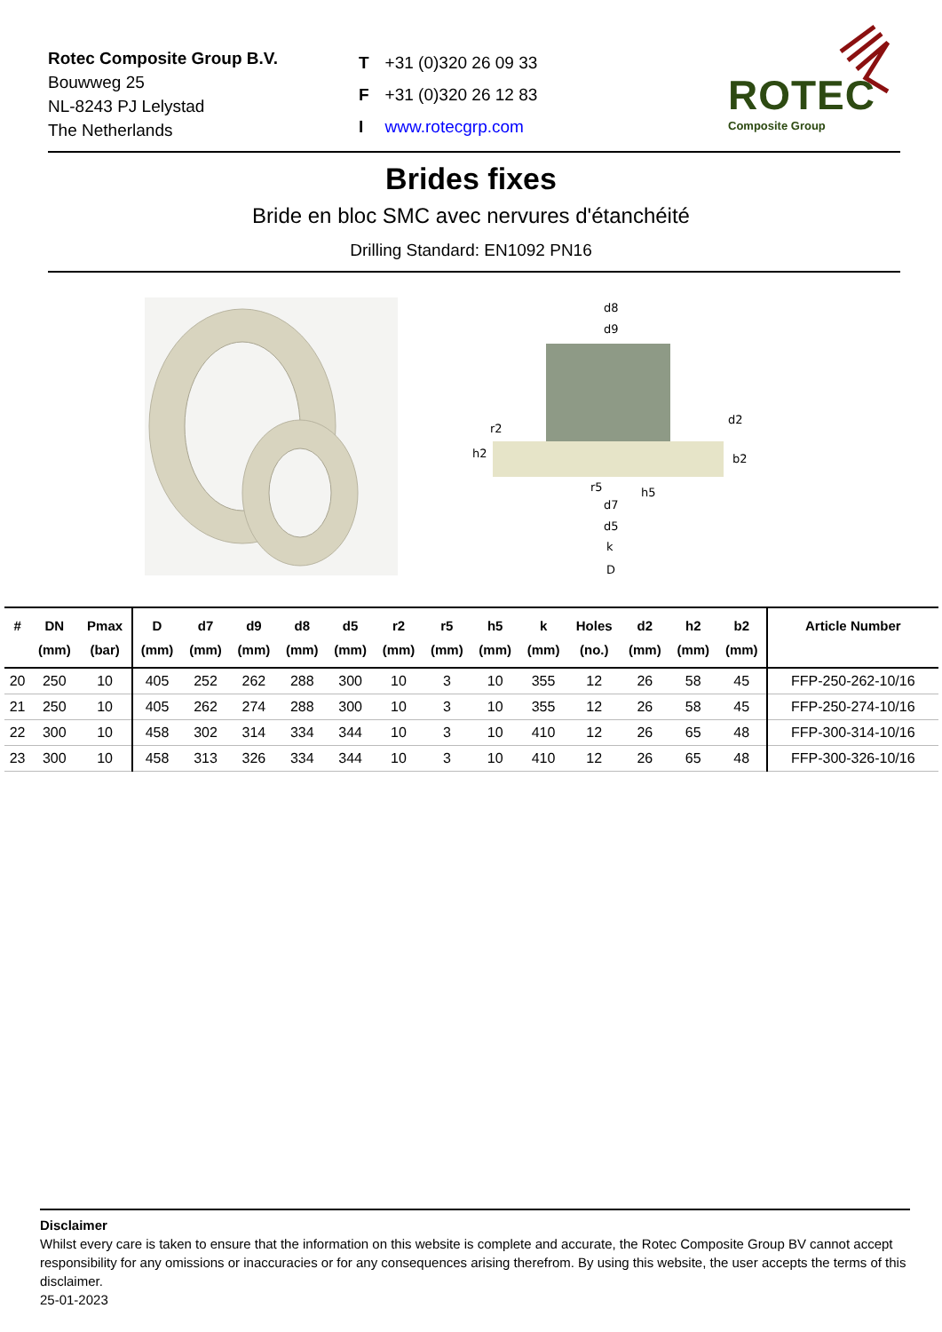Rotec Composite Group B.V.
Bouwweg 25
NL-8243 PJ Lelystad
The Netherlands
| T | +31 (0)320 26 09 33 |
| F | +31 (0)320 26 12 83 |
| I | www.rotecgrp.com |
ROTEC
Composite Group
Brides fixes
Bride en bloc SMC avec nervures d'étanchéité
Drilling Standard: EN1092 PN16
d8
d9
r2
h2
d2
b2
r5
h5
d7
d5
k
D
| # | DN (mm) | Pmax (bar) | D (mm) | d7 (mm) | d9 (mm) | d8 (mm) | d5 (mm) | r2 (mm) | r5 (mm) | h5 (mm) | k (mm) | Holes (no.) | d2 (mm) | h2 (mm) | b2 (mm) | Article Number |
| --- | --- | --- | --- | --- | --- | --- | --- | --- | --- | --- | --- | --- | --- | --- | --- | --- |
| 20 | 250 | 10 | 405 | 252 | 262 | 288 | 300 | 10 | 3 | 10 | 355 | 12 | 26 | 58 | 45 | FFP-250-262-10/16 |
| 21 | 250 | 10 | 405 | 262 | 274 | 288 | 300 | 10 | 3 | 10 | 355 | 12 | 26 | 58 | 45 | FFP-250-274-10/16 |
| 22 | 300 | 10 | 458 | 302 | 314 | 334 | 344 | 10 | 3 | 10 | 410 | 12 | 26 | 65 | 48 | FFP-300-314-10/16 |
| 23 | 300 | 10 | 458 | 313 | 326 | 334 | 344 | 10 | 3 | 10 | 410 | 12 | 26 | 65 | 48 | FFP-300-326-10/16 |
Disclaimer
Whilst every care is taken to ensure that the information on this website is complete and accurate, the Rotec Composite Group BV cannot accept responsibility for any omissions or inaccuracies or for any consequences arising therefrom. By using this website, the user accepts the terms of this disclaimer.
25-01-2023